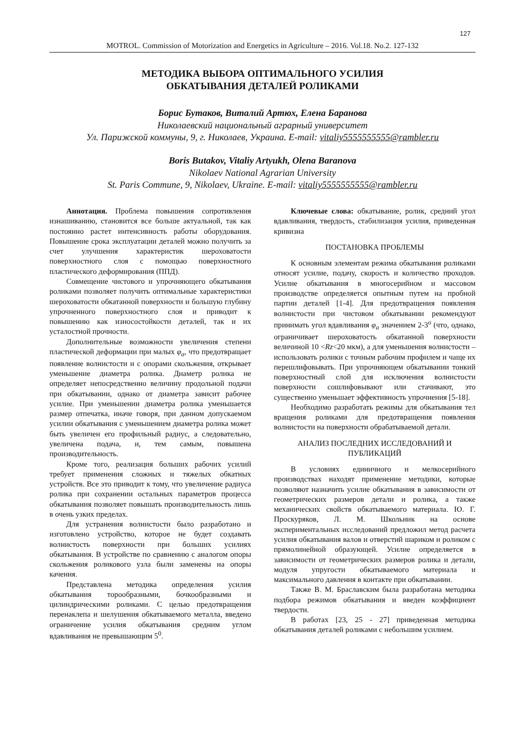127
MOTROL. Commission of Motorization and Energetics in Agriculture – 2016. Vol.18. No.2. 127-132
МЕТОДИКА ВЫБОРА ОПТИМАЛЬНОГО УСИЛИЯ
ОБКАТЫВАНИЯ ДЕТАЛЕЙ РОЛИКАМИ
Борис Бутаков, Виталий Артюх, Елена Баранова
Николаевский национальный аграрный университет
Ул. Парижской коммуны, 9, г. Николаев, Украина. E-mail: vitaliy5555555555@rambler.ru
Boris Butakov, Vitaliy Artyukh, Olena Baranova
Nikolaev National Agrarian University
St. Paris Commune, 9, Nikolaev, Ukraine. E-mail: vitaliy5555555555@rambler.ru
Аннотация. Проблема повышения сопротивления изнашиванию, становится все больше актуальной, так как постоянно растет интенсивность работы оборудования. Повышение срока эксплуатации деталей можно получить за счет улучшения характеристик шероховатости поверхностного слоя с помощью поверхностного пластического деформирования (ППД).
Совмещение чистового и упрочняющего обкатывания роликами позволяет получить оптимальные характеристики шероховатости обкатанной поверхности и большую глубину упрочненного поверхностного слоя и приводит к повышению как износостойкости деталей, так и их усталостной прочности.
Дополнительные возможности увеличения степени пластической деформации при малых φ<sub>a</sub>, что предотвращает появление волнистости и с опорами скольжения, открывает уменьшение диаметра ролика. Диаметр ролика не определяет непосредственно величину продольной подачи при обкатывании, однако от диаметра зависит рабочее усилие. При уменьшении диаметра ролика уменьшается размер отпечатка, иначе говоря, при данном допускаемом усилии обкатывания с уменьшением диаметра ролика может быть увеличен его профильный радиус, а следовательно, увеличена подача, и, тем самым, повышена производительность.
Кроме того, реализация больших рабочих усилий требует применения сложных и тяжелых обкатных устройств. Все это приводит к тому, что увеличение радиуса ролика при сохранении остальных параметров процесса обкатывания позволяет повышать производительность лишь в очень узких пределах.
Для устранения волнистости было разработано и изготовлено устройство, которое не будет создавать волнистость поверхности при больших усилиях обкатывания. В устройстве по сравнению с аналогом опоры скольжения роликового узла были заменены на опоры качения.
Представлена методика определения усилия обкатывания торообразными, бочкообразными и цилиндрическими роликами. С целью предотвращения перенаклепа и шелушения обкатываемого металла, введено ограничение усилия обкатывания средним углом вдавливания не превышающим 5<sup>0</sup>.
Ключевые слова: обкатывание, ролик, средний угол вдавливания, твердость, стабилизация усилия, приведенная кривизна
ПОСТАНОВКА ПРОБЛЕМЫ
К основным элементам режима обкатывания роликами относят усилие, подачу, скорость и количество проходов. Усилие обкатывания в многосерийном и массовом производстве определяется опытным путем на пробной партии деталей [1-4]. Для предотвращения появления волнистости при чистовом обкатывании рекомендуют принимать угол вдавливания φ<sub>a</sub> значением 2-3<sup>о</sup> (что, однако, ограничивает шероховатость обкатанной поверхности величиной 10 <Rz<20 мкм), а для уменьшения волнистости – использовать ролики с точным рабочим профилем и чаще их перешлифовывать. При упрочняющем обкатывании тонкий поверхностный слой для исключения волнистости поверхности сошлифовывают или стачивают, это существенно уменьшает эффективность упрочнения [5-18].
Необходимо разработать режимы для обкатывания тел вращения роликами для предотвращения появления волнистости на поверхности обрабатываемой детали.
АНАЛИЗ ПОСЛЕДНИХ ИССЛЕДОВАНИЙ И ПУБЛИКАЦИЙ
В условиях единичного и мелкосерийного производствах находят применение методики, которые позволяют назначить усилие обкатывания в зависимости от геометрических размеров детали и ролика, а также механических свойств обкатываемого материала. Ю. Г. Проскуряков, Л. М. Школьник на основе экспериментальных исследований предложил метод расчета усилия обкатывания валов и отверстий шариком и роликом с прямолинейной образующей. Усилие определяется в зависимости от геометрических размеров ролика и детали, модуля упругости обкатываемого материала и максимального давления в контакте при обкатывании.
Также В. М. Браславским была разработана методика подбора режимов обкатывания и введен коэффициент твердости.
В работах [23, 25 - 27] приведенная методика обкатывания деталей роликами с небольшим усилием.